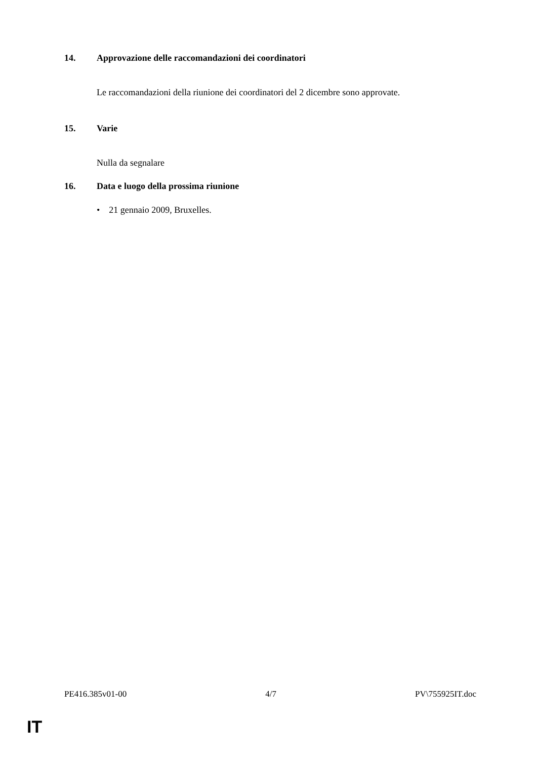14. Approvazione delle raccomandazioni dei coordinatori
Le raccomandazioni della riunione dei coordinatori del 2 dicembre sono approvate.
15. Varie
Nulla da segnalare
16. Data e luogo della prossima riunione
• 21 gennaio 2009, Bruxelles.
PE416.385v01-00 4/7 PV\755925IT.doc
IT